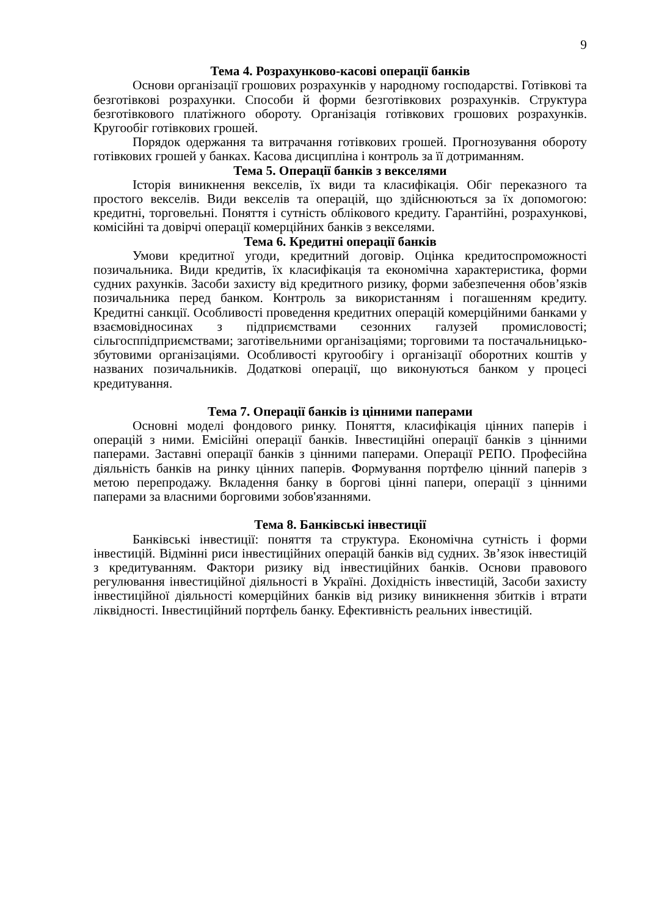9
Тема 4. Розрахунково-касові операції банків
Основи організації грошових розрахунків у народному господарстві. Готівкові та безготівкові розрахунки. Способи й форми безготівкових розрахунків. Структура безготівкового платіжного обороту. Організація готівкових грошових розрахунків. Кругообіг готівкових грошей.
Порядок одержання та витрачання готівкових грошей. Прогнозування обороту готівкових грошей у банках. Касова дисципліна і контроль за її дотриманням.
Тема 5. Операції банків з векселями
Історія виникнення векселів, їх види та класифікація. Обіг переказного та простого векселів. Види векселів та операцій, що здійснюються за їх допомогою: кредитні, торговельні. Поняття і сутність облікового кредиту. Гарантійні, розрахункові, комісійні та довірчі операції комерційних банків з векселями.
Тема 6. Кредитні операції банків
Умови кредитної угоди, кредитний договір. Оцінка кредитоспроможності позичальника. Види кредитів, їх класифікація та економічна характеристика, форми судних рахунків. Засоби захисту від кредитного ризику, форми забезпечення обов’язків позичальника перед банком. Контроль за використанням і погашенням кредиту. Кредитні санкції. Особливості проведення кредитних операцій комерційними банками у взаємовідносинах з підприємствами сезонних галузей промисловості; сільгосппідприємствами; заготівельними організаціями; торговими та постачальницько-збутовими організаціями. Особливості кругообігу і організації оборотних коштів у названих позичальників. Додаткові операції, що виконуються банком у процесі кредитування.
Тема 7. Операції банків із цінними паперами
Основні моделі фондового ринку. Поняття, класифікація цінних паперів і операцій з ними. Емісійні операції банків. Інвестиційні операції банків з цінними паперами. Заставні операції банків з цінними паперами. Операції РЕПО. Професійна діяльність банків на ринку цінних паперів. Формування портфелю цінний паперів з метою перепродажу. Вкладення банку в боргові цінні папери, операції з цінними паперами за власними борговими зобов'язаннями.
Тема 8. Банківські інвестиції
Банківські інвестиції: поняття та структура. Економічна сутність і форми інвестицій. Відмінні риси інвестиційних операцій банків від судних. Зв’язок інвестицій з кредитуванням. Фактори ризику від інвестиційних банків. Основи правового регулювання інвестиційної діяльності в Україні. Дохідність інвестицій, Засоби захисту інвестиційної діяльності комерційних банків від ризику виникнення збитків і втрати ліквідності. Інвестиційний портфель банку. Ефективність реальних інвестицій.